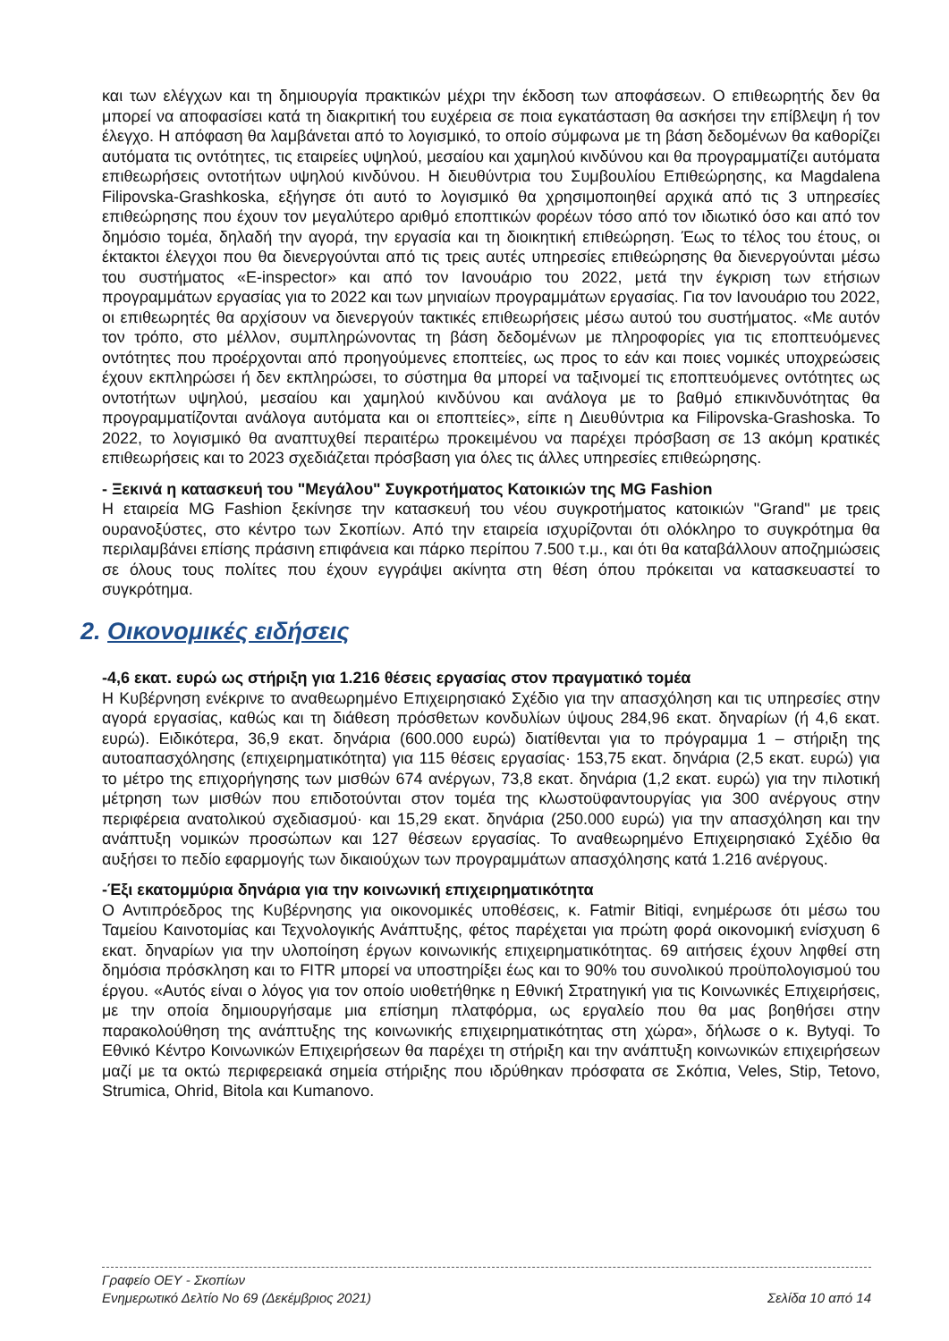και των ελέγχων και τη δημιουργία πρακτικών μέχρι την έκδοση των αποφάσεων. Ο επιθεωρητής δεν θα μπορεί να αποφασίσει κατά τη διακριτική του ευχέρεια σε ποια εγκατάσταση θα ασκήσει την επίβλεψη ή τον έλεγχο. Η απόφαση θα λαμβάνεται από το λογισμικό, το οποίο σύμφωνα με τη βάση δεδομένων θα καθορίζει αυτόματα τις οντότητες, τις εταιρείες υψηλού, μεσαίου και χαμηλού κινδύνου και θα προγραμματίζει αυτόματα επιθεωρήσεις οντοτήτων υψηλού κινδύνου. Η διευθύντρια του Συμβουλίου Επιθεώρησης, κα Magdalena Filipovska-Grashkoska, εξήγησε ότι αυτό το λογισμικό θα χρησιμοποιηθεί αρχικά από τις 3 υπηρεσίες επιθεώρησης που έχουν τον μεγαλύτερο αριθμό εποπτικών φορέων τόσο από τον ιδιωτικό όσο και από τον δημόσιο τομέα, δηλαδή την αγορά, την εργασία και τη διοικητική επιθεώρηση. Έως το τέλος του έτους, οι έκτακτοι έλεγχοι που θα διενεργούνται από τις τρεις αυτές υπηρεσίες επιθεώρησης θα διενεργούνται μέσω του συστήματος «E-inspector» και από τον Ιανουάριο του 2022, μετά την έγκριση των ετήσιων προγραμμάτων εργασίας για το 2022 και των μηνιαίων προγραμμάτων εργασίας. Για τον Ιανουάριο του 2022, οι επιθεωρητές θα αρχίσουν να διενεργούν τακτικές επιθεωρήσεις μέσω αυτού του συστήματος. «Με αυτόν τον τρόπο, στο μέλλον, συμπληρώνοντας τη βάση δεδομένων με πληροφορίες για τις εποπτευόμενες οντότητες που προέρχονται από προηγούμενες εποπτείες, ως προς το εάν και ποιες νομικές υποχρεώσεις έχουν εκπληρώσει ή δεν εκπληρώσει, το σύστημα θα μπορεί να ταξινομεί τις εποπτευόμενες οντότητες ως οντοτήτων υψηλού, μεσαίου και χαμηλού κινδύνου και ανάλογα με το βαθμό επικινδυνότητας θα προγραμματίζονται ανάλογα αυτόματα και οι εποπτείες», είπε η Διευθύντρια κα Filipovska-Grashoska. Το 2022, το λογισμικό θα αναπτυχθεί περαιτέρω προκειμένου να παρέχει πρόσβαση σε 13 ακόμη κρατικές επιθεωρήσεις και το 2023 σχεδιάζεται πρόσβαση για όλες τις άλλες υπηρεσίες επιθεώρησης.
- Ξεκινά η κατασκευή του "Μεγάλου" Συγκροτήματος Κατοικιών της MG Fashion
Η εταιρεία MG Fashion ξεκίνησε την κατασκευή του νέου συγκροτήματος κατοικιών "Grand" με τρεις ουρανοξύστες, στο κέντρο των Σκοπίων. Από την εταιρεία ισχυρίζονται ότι ολόκληρο το συγκρότημα θα περιλαμβάνει επίσης πράσινη επιφάνεια και πάρκο περίπου 7.500 τ.μ., και ότι θα καταβάλλουν αποζημιώσεις σε όλους τους πολίτες που έχουν εγγράψει ακίνητα στη θέση όπου πρόκειται να κατασκευαστεί το συγκρότημα.
2. Οικονομικές ειδήσεις
-4,6 εκατ. ευρώ ως στήριξη για 1.216 θέσεις εργασίας στον πραγματικό τομέα
Η Κυβέρνηση ενέκρινε το αναθεωρημένο Επιχειρησιακό Σχέδιο για την απασχόληση και τις υπηρεσίες στην αγορά εργασίας, καθώς και τη διάθεση πρόσθετων κονδυλίων ύψους 284,96 εκατ. δηναρίων (ή 4,6 εκατ. ευρώ). Ειδικότερα, 36,9 εκατ. δηνάρια (600.000 ευρώ) διατίθενται για το πρόγραμμα 1 – στήριξη της αυτοαπασχόλησης (επιχειρηματικότητα) για 115 θέσεις εργασίας· 153,75 εκατ. δηνάρια (2,5 εκατ. ευρώ) για το μέτρο της επιχορήγησης των μισθών 674 ανέργων, 73,8 εκατ. δηνάρια (1,2 εκατ. ευρώ) για την πιλοτική μέτρηση των μισθών που επιδοτούνται στον τομέα της κλωστοϋφαντουργίας για 300 ανέργους στην περιφέρεια ανατολικού σχεδιασμού· και 15,29 εκατ. δηνάρια (250.000 ευρώ) για την απασχόληση και την ανάπτυξη νομικών προσώπων και 127 θέσεων εργασίας. Το αναθεωρημένο Επιχειρησιακό Σχέδιο θα αυξήσει το πεδίο εφαρμογής των δικαιούχων των προγραμμάτων απασχόλησης κατά 1.216 ανέργους.
-Έξι εκατομμύρια δηνάρια για την κοινωνική επιχειρηματικότητα
Ο Αντιπρόεδρος της Κυβέρνησης για οικονομικές υποθέσεις, κ. Fatmir Bitiqi, ενημέρωσε ότι μέσω του Ταμείου Καινοτομίας και Τεχνολογικής Ανάπτυξης, φέτος παρέχεται για πρώτη φορά οικονομική ενίσχυση 6 εκατ. δηναρίων για την υλοποίηση έργων κοινωνικής επιχειρηματικότητας. 69 αιτήσεις έχουν ληφθεί στη δημόσια πρόσκληση και το FITR μπορεί να υποστηρίξει έως και το 90% του συνολικού προϋπολογισμού του έργου. «Αυτός είναι ο λόγος για τον οποίο υιοθετήθηκε η Εθνική Στρατηγική για τις Κοινωνικές Επιχειρήσεις, με την οποία δημιουργήσαμε μια επίσημη πλατφόρμα, ως εργαλείο που θα μας βοηθήσει στην παρακολούθηση της ανάπτυξης της κοινωνικής επιχειρηματικότητας στη χώρα», δήλωσε ο κ. Bytyqi. Το Εθνικό Κέντρο Κοινωνικών Επιχειρήσεων θα παρέχει τη στήριξη και την ανάπτυξη κοινωνικών επιχειρήσεων μαζί με τα οκτώ περιφερειακά σημεία στήριξης που ιδρύθηκαν πρόσφατα σε Σκόπια, Veles, Stip, Tetovo, Strumica, Ohrid, Bitola και Kumanovo.
Γραφείο ΟΕΥ - Σκοπίων
Ενημερωτικό Δελτίο Νο 69 (Δεκέμβριος 2021) Σελίδα 10 από 14